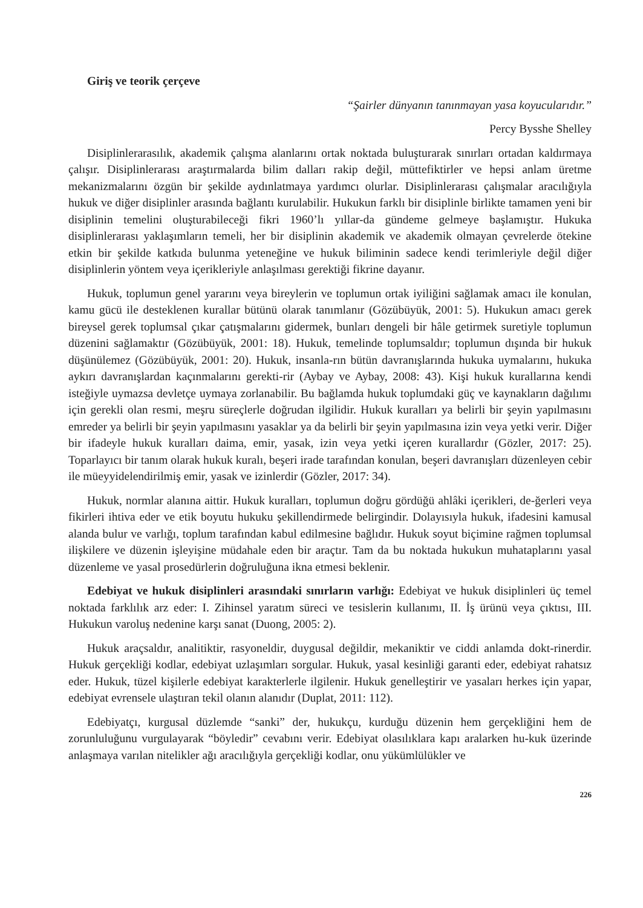Giriş ve teorik çerçeve
“Şairler dünyanın tanınmayan yasa koyucularıdır.”
Percy Bysshe Shelley
Disiplinlerarasılık, akademik çalışma alanlarını ortak noktada buluşturarak sınırları ortadan kaldırmaya çalışır. Disiplinlerarası araştırmalarda bilim dalları rakip değil, müttefiktirler ve hepsi anlam üretme mekanizmalarını özgün bir şekilde aydınlatmaya yardımcı olurlar. Disiplinlerarası çalışmalar aracılığıyla hukuk ve diğer disiplinler arasında bağlantı kurulabilir. Hukukun farklı bir disiplinle birlikte tamamen yeni bir disiplinin temelini oluşturabileceği fikri 1960’lı yıllar-da gündeme gelmeye başlamıştır. Hukuka disiplinlerarası yaklaşımların temeli, her bir disiplinin akademik ve akademik olmayan çevrelerde ötekine etkin bir şekilde katkıda bulunma yeteneğine ve hukuk biliminin sadece kendi terimleriyle değil diğer disiplinlerin yöntem veya içerikleriyle anlaşılması gerektiği fikrine dayanır.
Hukuk, toplumun genel yararını veya bireylerin ve toplumun ortak iyiliğini sağlamak amacı ile konulan, kamu gücü ile desteklenen kurallar bütünü olarak tanımlanır (Gözübüyük, 2001: 5). Hukukun amacı gerek bireysel gerek toplumsal çıkar çatışmalarını gidermek, bunları dengeli bir hâle getirmek suretiyle toplumun düzenini sağlamaktır (Gözübüyük, 2001: 18). Hukuk, temelinde toplumsaldır; toplumun dışında bir hukuk düşünülemez (Gözübüyük, 2001: 20). Hukuk, insanla-rın bütün davranışlarında hukuka uymalarını, hukuka aykırı davranışlardan kaçınmalarını gerekti-rir (Aybay ve Aybay, 2008: 43). Kişi hukuk kurallarına kendi isteğiyle uymazsa devletçe uymaya zorlanabilir. Bu bağlamda hukuk toplumdaki güç ve kaynakların dağılımı için gerekli olan resmi, meşru süreçlerle doğrudan ilgilidir. Hukuk kuralları ya belirli bir şeyin yapılmasını emreder ya belirli bir şeyin yapılmasını yasaklar ya da belirli bir şeyin yapılmasına izin veya yetki verir. Diğer bir ifadeyle hukuk kuralları daima, emir, yasak, izin veya yetki içeren kurallardır (Gözler, 2017: 25). Toparlayıcı bir tanım olarak hukuk kuralı, beşeri irade tarafından konulan, beşeri davranışları düzenleyen cebir ile müeyyidelendirilmiş emir, yasak ve izinlerdir (Gözler, 2017: 34).
Hukuk, normlar alanına aittir. Hukuk kuralları, toplumun doğru gördüğü ahlâki içerikleri, de-ğerleri veya fikirleri ihtiva eder ve etik boyutu hukuku şekillendirmede belirgindir. Dolayısıyla hukuk, ifadesini kamusal alanda bulur ve varlığı, toplum tarafından kabul edilmesine bağlıdır. Hukuk soyut biçimine rağmen toplumsal ilişkilere ve düzenin işleyişine müdahale eden bir araçtır. Tam da bu noktada hukukun muhataplarını yasal düzenleme ve yasal prosedürlerin doğruluğuna ikna etmesi beklenir.
Edebiyat ve hukuk disiplinleri arasındaki sınırların varlığı: Edebiyat ve hukuk disiplinleri üç temel noktada farklılık arz eder: I. Zihinsel yaratım süreci ve tesislerin kullanımı, II. İş ürünü veya çıktısı, III. Hukukun varoluş nedenine karşı sanat (Duong, 2005: 2).
Hukuk araçsaldır, analitiktir, rasyoneldir, duygusal değildir, mekaniktir ve ciddi anlamda dokt-rinerdir. Hukuk gerçekliği kodlar, edebiyat uzlaşımları sorgular. Hukuk, yasal kesinliği garanti eder, edebiyat rahatsız eder. Hukuk, tüzel kişilerle edebiyat karakterlerle ilgilenir. Hukuk genelleştirir ve yasaları herkes için yapar, edebiyat evrensele ulaştıran tekil olanın alanıdır (Duplat, 2011: 112).
Edebiyatçı, kurgusal düzlemde “sanki” der, hukukçu, kurduğu düzenin hem gerçekliğini hem de zorunluluğunu vurgulayarak “böyledir” cevabını verir. Edebiyat olasılıklara kapı aralarken hu-kuk üzerinde anlaşmaya varılan nitelikler ağı aracılığıyla gerçekliği kodlar, onu yükümlülükler ve
226